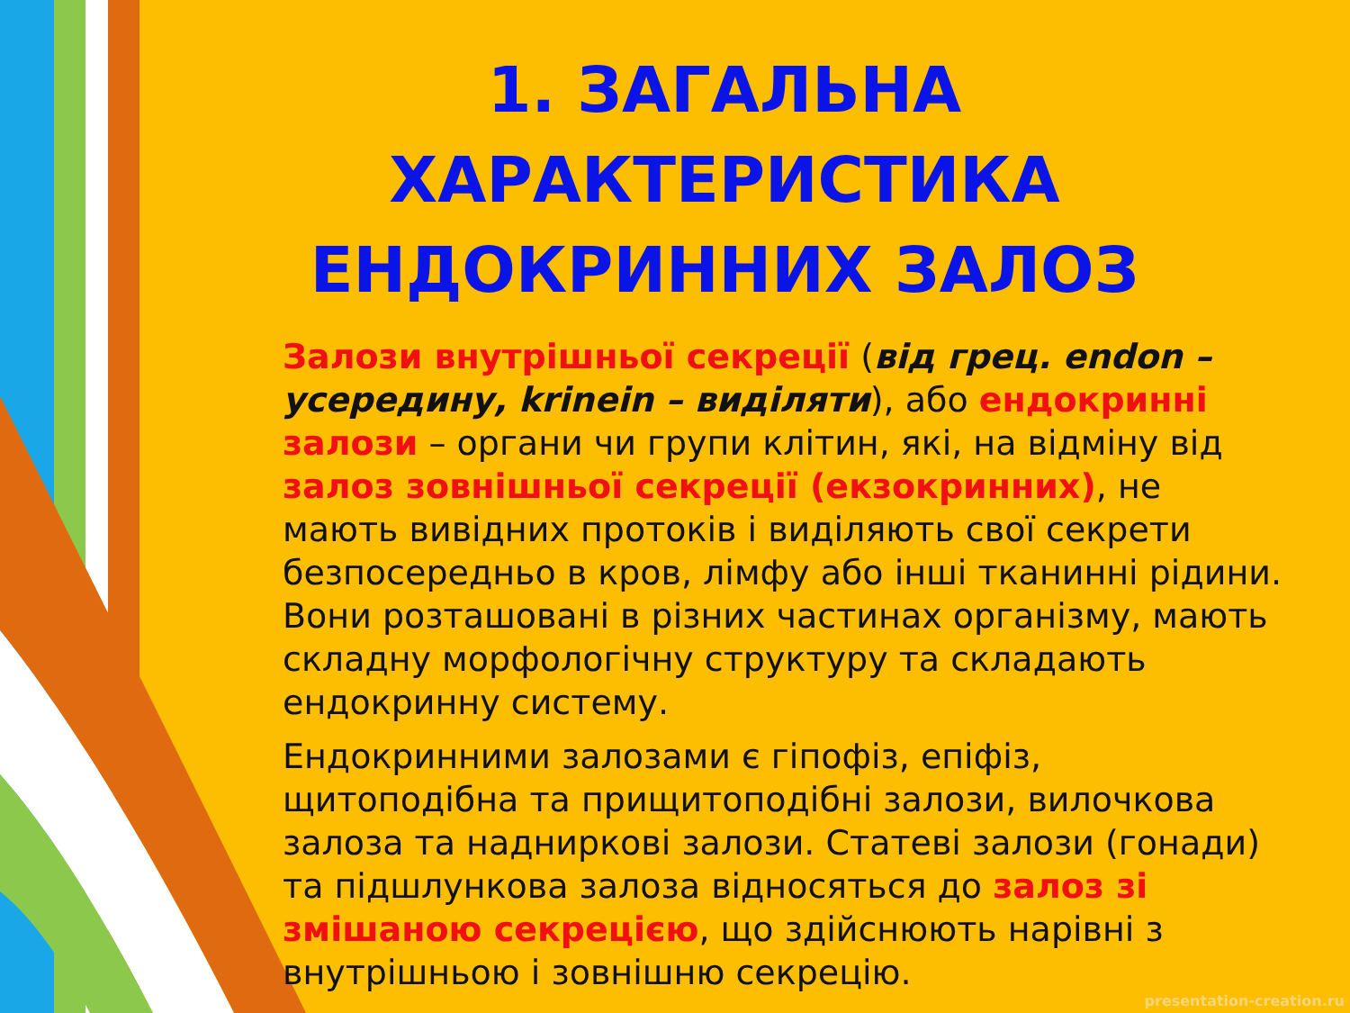1. ЗАГАЛЬНА ХАРАКТЕРИСТИКА ЕНДОКРИННИХ ЗАЛОЗ
Залози внутрішньої секреції (від грец. endon – усередину, krinein – виділяти), або ендокринні залози – органи чи групи клітин, які, на відміну від залоз зовнішньої секреції (екзокринних), не мають вивідних протоків і виділяють свої секрети безпосередньо в кров, лімфу або інші тканинні рідини. Вони розташовані в різних частинах організму, мають складну морфологічну структуру та складають ендокринну систему.
Ендокринними залозами є гіпофіз, епіфіз, щитоподібна та прищитоподібні залози, вилочкова залоза та надниркові залози. Статеві залози (гонади) та підшлункова залоза відносяться до залоз зі змішаною секрецією, що здійснюють нарівні з внутрішньою і зовнішню секрецію.
presentation-creation.ru